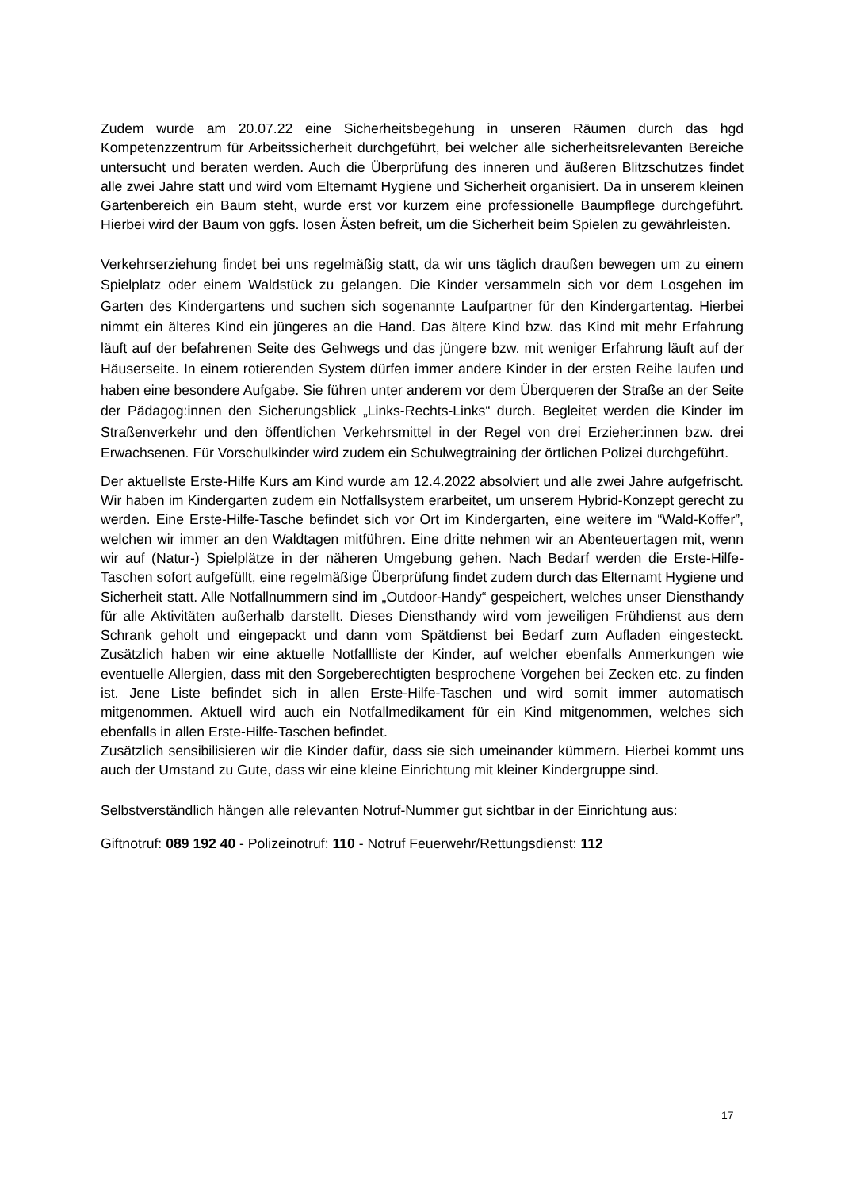Zudem wurde am 20.07.22 eine Sicherheitsbegehung in unseren Räumen durch das hgd Kompetenzzentrum für Arbeitssicherheit durchgeführt, bei welcher alle sicherheitsrelevanten Bereiche untersucht und beraten werden. Auch die Überprüfung des inneren und äußeren Blitzschutzes findet alle zwei Jahre statt und wird vom Elternamt Hygiene und Sicherheit organisiert. Da in unserem kleinen Gartenbereich ein Baum steht, wurde erst vor kurzem eine professionelle Baumpflege durchgeführt. Hierbei wird der Baum von ggfs. losen Ästen befreit, um die Sicherheit beim Spielen zu gewährleisten.
Verkehrserziehung findet bei uns regelmäßig statt, da wir uns täglich draußen bewegen um zu einem Spielplatz oder einem Waldstück zu gelangen. Die Kinder versammeln sich vor dem Losgehen im Garten des Kindergartens und suchen sich sogenannte Laufpartner für den Kindergartentag. Hierbei nimmt ein älteres Kind ein jüngeres an die Hand. Das ältere Kind bzw. das Kind mit mehr Erfahrung läuft auf der befahrenen Seite des Gehwegs und das jüngere bzw. mit weniger Erfahrung läuft auf der Häuserseite. In einem rotierenden System dürfen immer andere Kinder in der ersten Reihe laufen und haben eine besondere Aufgabe. Sie führen unter anderem vor dem Überqueren der Straße an der Seite der Pädagog:innen den Sicherungsblick „Links-Rechts-Links“ durch. Begleitet werden die Kinder im Straßenverkehr und den öffentlichen Verkehrsmittel in der Regel von drei Erzieher:innen bzw. drei Erwachsenen. Für Vorschulkinder wird zudem ein Schulwegtraining der örtlichen Polizei durchgeführt.
Der aktuellste Erste-Hilfe Kurs am Kind wurde am 12.4.2022 absolviert und alle zwei Jahre aufgefrischt. Wir haben im Kindergarten zudem ein Notfallsystem erarbeitet, um unserem Hybrid-Konzept gerecht zu werden. Eine Erste-Hilfe-Tasche befindet sich vor Ort im Kindergarten, eine weitere im “Wald-Koffer”, welchen wir immer an den Waldtagen mitführen. Eine dritte nehmen wir an Abenteuertagen mit, wenn wir auf (Natur-) Spielplätze in der näheren Umgebung gehen. Nach Bedarf werden die Erste-Hilfe-Taschen sofort aufgefüllt, eine regelmäßige Überprüfung findet zudem durch das Elternamt Hygiene und Sicherheit statt. Alle Notfallnummern sind im „Outdoor-Handy“ gespeichert, welches unser Diensthandy für alle Aktivitäten außerhalb darstellt. Dieses Diensthandy wird vom jeweiligen Frühdienst aus dem Schrank geholt und eingepackt und dann vom Spätdienst bei Bedarf zum Aufladen eingesteckt. Zusätzlich haben wir eine aktuelle Notfallliste der Kinder, auf welcher ebenfalls Anmerkungen wie eventuelle Allergien, dass mit den Sorgeberechtigten besprochene Vorgehen bei Zecken etc. zu finden ist. Jene Liste befindet sich in allen Erste-Hilfe-Taschen und wird somit immer automatisch mitgenommen. Aktuell wird auch ein Notfallmedikament für ein Kind mitgenommen, welches sich ebenfalls in allen Erste-Hilfe-Taschen befindet.
Zusätzlich sensibilisieren wir die Kinder dafür, dass sie sich umeinander kümmern. Hierbei kommt uns auch der Umstand zu Gute, dass wir eine kleine Einrichtung mit kleiner Kindergruppe sind.
Selbstverständlich hängen alle relevanten Notruf-Nummer gut sichtbar in der Einrichtung aus:
Giftnotruf: 089 192 40 - Polizeinotruf: 110 - Notruf Feuerwehr/Rettungsdienst: 112
17